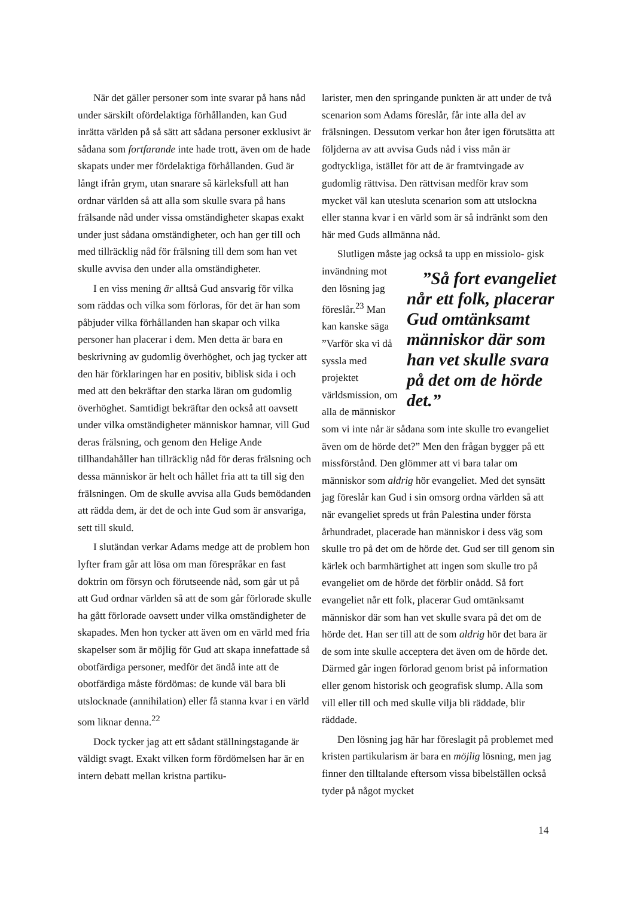När det gäller personer som inte svarar på hans nåd under särskilt ofördelaktiga förhållanden, kan Gud inrätta världen på så sätt att sådana personer exklusivt är sådana som fortfarande inte hade trott, även om de hade skapats under mer fördelaktiga förhållanden. Gud är långt ifrån grym, utan snarare så kärleksfull att han ordnar världen så att alla som skulle svara på hans frälsande nåd under vissa omständigheter skapas exakt under just sådana omständigheter, och han ger till och med tillräcklig nåd för frälsning till dem som han vet skulle avvisa den under alla omständigheter.
I en viss mening är alltså Gud ansvarig för vilka som räddas och vilka som förloras, för det är han som påbjuder vilka förhållanden han skapar och vilka personer han placerar i dem. Men detta är bara en beskrivning av gudomlig överhöghet, och jag tycker att den här förklaringen har en positiv, biblisk sida i och med att den bekräftar den starka läran om gudomlig överhöghet. Samtidigt bekräftar den också att oavsett under vilka omständigheter människor hamnar, vill Gud deras frälsning, och genom den Helige Ande tillhandahåller han tillräcklig nåd för deras frälsning och dessa människor är helt och hållet fria att ta till sig den frälsningen. Om de skulle avvisa alla Guds bemödanden att rädda dem, är det de och inte Gud som är ansvariga, sett till skuld.
I slutändan verkar Adams medge att de problem hon lyfter fram går att lösa om man förespråkar en fast doktrin om försyn och förutseende nåd, som går ut på att Gud ordnar världen så att de som går förlorade skulle ha gått förlorade oavsett under vilka omständigheter de skapades. Men hon tycker att även om en värld med fria skapelser som är möjlig för Gud att skapa innefattade så obotfärdiga personer, medför det ändå inte att de obotfärdiga måste fördömas: de kunde väl bara bli utslocknade (annihilation) eller få stanna kvar i en värld som liknar denna.<sup>22</sup>
Dock tycker jag att ett sådant ställningstagande är väldigt svagt. Exakt vilken form fördömelsen har är en intern debatt mellan kristna partiku-
larister, men den springande punkten är att under de två scenarion som Adams föreslår, får inte alla del av frälsningen. Dessutom verkar hon åter igen förutsätta att följderna av att avvisa Guds nåd i viss mån är godtyckliga, istället för att de är framtvingade av gudomlig rättvisa. Den rättvisan medför krav som mycket väl kan utesluta scenarion som att utslockna eller stanna kvar i en värld som är så indränkt som den här med Guds allmänna nåd.
Slutligen måste jag också ta upp en missiolo- gisk invändning ”Så fort evangeliet når ett folk, placerar Gud omtänksamt människor där som han vet skulle svara på det om de hörde det.” mot den lösning jag föreslår.<sup>23</sup> Man kan kanske säga ”Varför ska vi då syssla med projektet världsmission, om alla de människor som vi inte når är sådana som inte skulle tro evangeliet även om de hörde det?” Men den frågan bygger på ett missförstånd. Den glömmer att vi bara talar om människor som aldrig hör evangeliet. Med det synsätt jag föreslår kan Gud i sin omsorg ordna världen så att när evangeliet spreds ut från Palestina under första århundradet, placerade han människor i dess väg som skulle tro på det om de hörde det. Gud ser till genom sin kärlek och barmhärtighet att ingen som skulle tro på evangeliet om de hörde det förblir onådd. Så fort evangeliet når ett folk, placerar Gud omtänksamt människor där som han vet skulle svara på det om de hörde det. Han ser till att de som aldrig hör det bara är de som inte skulle acceptera det även om de hörde det. Därmed går ingen förlorad genom brist på information eller genom historisk och geografisk slump. Alla som vill eller till och med skulle vilja bli räddade, blir räddade.
Den lösning jag här har föreslagit på problemet med kristen partikularism är bara en möjlig lösning, men jag finner den tilltalande eftersom vissa bibelställen också tyder på något mycket
14